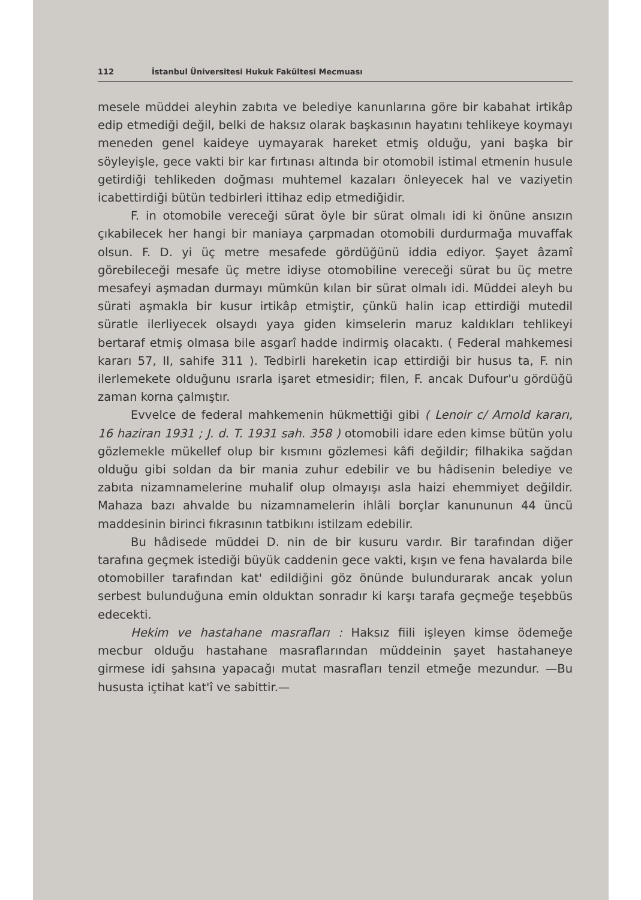112 İstanbul Üniversitesi Hukuk Fakültesi Mecmuası
mesele müddei aleyhin zabıta ve belediye kanunlarına göre bir kabahat irtikâp edip etmediği değil, belki de haksız olarak başkasının hayatını tehlikeye koymayı meneden genel kaideye uymayarak hareket etmiş olduğu, yani başka bir söyleyişle, gece vakti bir kar fırtınası altında bir otomobil istimal etmenin husule getirdiği tehlikeden doğması muhtemel kazaları önleyecek hal ve vaziyetin icabettirdiği bütün tedbirleri ittihaz edip etmediğidir.
F. in otomobile vereceği sürat öyle bir sürat olmalı idi ki önüne ansızın çıkabilecek her hangi bir maniaya çarpmadan otomobili durdurmağa muvaffak olsun. F. D. yi üç metre mesafede gördüğünü iddia ediyor. Şayet âzamî görebileceği mesafe üç metre idiyse otomobiline vereceği sürat bu üç metre mesafeyi aşmadan durmayı mümkün kılan bir sürat olmalı idi. Müddei aleyh bu sürati aşmakla bir kusur irtikâp etmiştir, çünkü halin icap ettirdiği mutedil süratle ilerliyecek olsaydı yaya giden kimselerin maruz kaldıkları tehlikeyi bertaraf etmiş olmasa bile asgarî hadde indirmiş olacaktı. ( Federal mahkemesi kararı 57, II, sahife 311 ). Tedbirli hareketin icap ettirdiği bir husus ta, F. nin ilerlemekete olduğunu ısrarla işaret etmesidir; filen, F. ancak Dufour'u gördüğü zaman korna çalmıştır.
Evvelce de federal mahkemenin hükmettiği gibi ( Lenoir c/ Arnold kararı, 16 haziran 1931 ; J. d. T. 1931 sah. 358 ) otomobili idare eden kimse bütün yolu gözlemekle mükellef olup bir kısmını gözlemesi kâfi değildir; filhakika sağdan olduğu gibi soldan da bir mania zuhur edebilir ve bu hâdisenin belediye ve zabıta nizamnamelerine muhalif olup olmayışı asla haizi ehemmiyet değildir. Mahaza bazı ahvalde bu nizamnamelerin ihlâli borçlar kanununun 44 üncü maddesinin birinci fıkrasının tatbikını istilzam edebilir.
Bu hâdisede müddei D. nin de bir kusuru vardır. Bir tarafından diğer tarafına geçmek istediği büyük caddenin gece vakti, kışın ve fena havalarda bile otomobiller tarafından kat' edildiğini göz önünde bulundurarak ancak yolun serbest bulunduğuna emin olduktan sonradır ki karşı tarafa geçmeğe teşebbüs edecekti.
Hekim ve hastahane masrafları : Haksız fiili işleyen kimse ödemeğe mecbur olduğu hastahane masraflarından müddeinin şayet hastahaneye girmese idi şahsına yapacağı mutat masrafları tenzil etmeğe mezundur. —Bu hususta içtihat kat'î ve sabittir.—